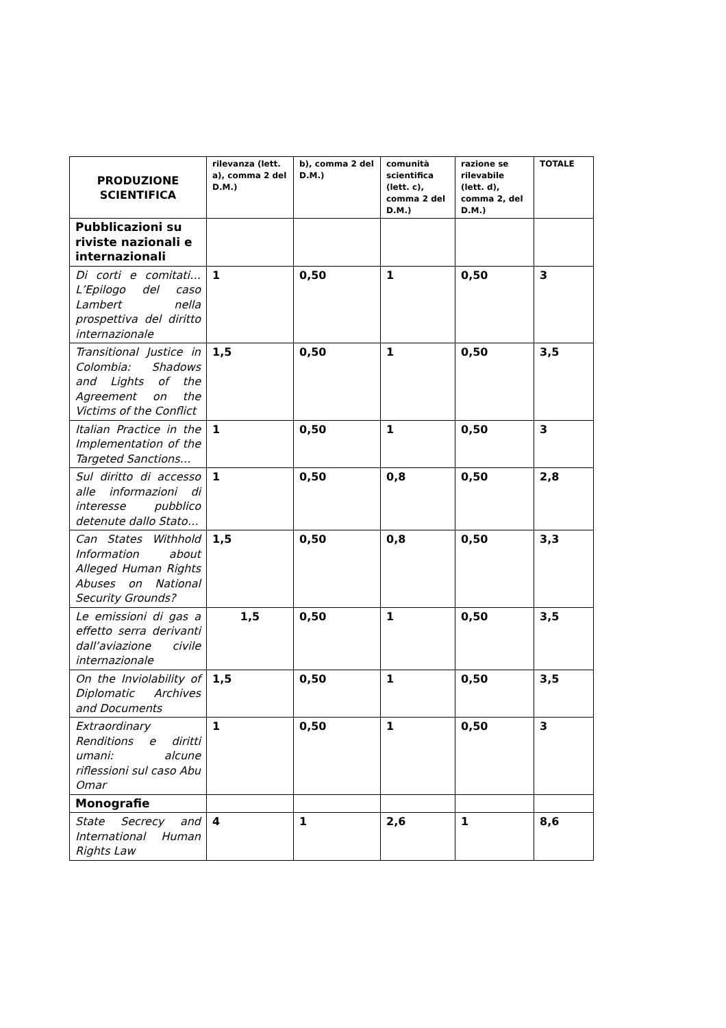| PRODUZIONE SCIENTIFICA | rilevanza (lett. a), comma 2 del D.M.) | b), comma 2 del D.M.) | comunità scientifica (lett. c), comma 2 del D.M.) | razione se rilevabile (lett. d), comma 2, del D.M.) | TOTALE |
| --- | --- | --- | --- | --- | --- |
| Pubblicazioni su riviste nazionali e internazionali | | | | | |
| Di corti e comitati… L’Epilogo del caso Lambert nella prospettiva del diritto internazionale | 1 | 0,50 | 1 | 0,50 | 3 |
| Transitional Justice in Colombia: Shadows and Lights of the Agreement on the Victims of the Conflict | 1,5 | 0,50 | 1 | 0,50 | 3,5 |
| Italian Practice in the Implementation of the Targeted Sanctions… | 1 | 0,50 | 1 | 0,50 | 3 |
| Sul diritto di accesso alle informazioni di interesse pubblico detenute dallo Stato… | 1 | 0,50 | 0,8 | 0,50 | 2,8 |
| Can States Withhold Information about Alleged Human Rights Abuses on National Security Grounds? | 1,5 | 0,50 | 0,8 | 0,50 | 3,3 |
| Le emissioni di gas a effetto serra derivanti dall’aviazione civile internazionale | 1,5 | 0,50 | 1 | 0,50 | 3,5 |
| On the Inviolability of Diplomatic Archives and Documents | 1,5 | 0,50 | 1 | 0,50 | 3,5 |
| Extraordinary Renditions e diritti umani: alcune riflessioni sul caso Abu Omar | 1 | 0,50 | 1 | 0,50 | 3 |
| Monografie | | | | | |
| State Secrecy and International Human Rights Law | 4 | 1 | 2,6 | 1 | 8,6 |